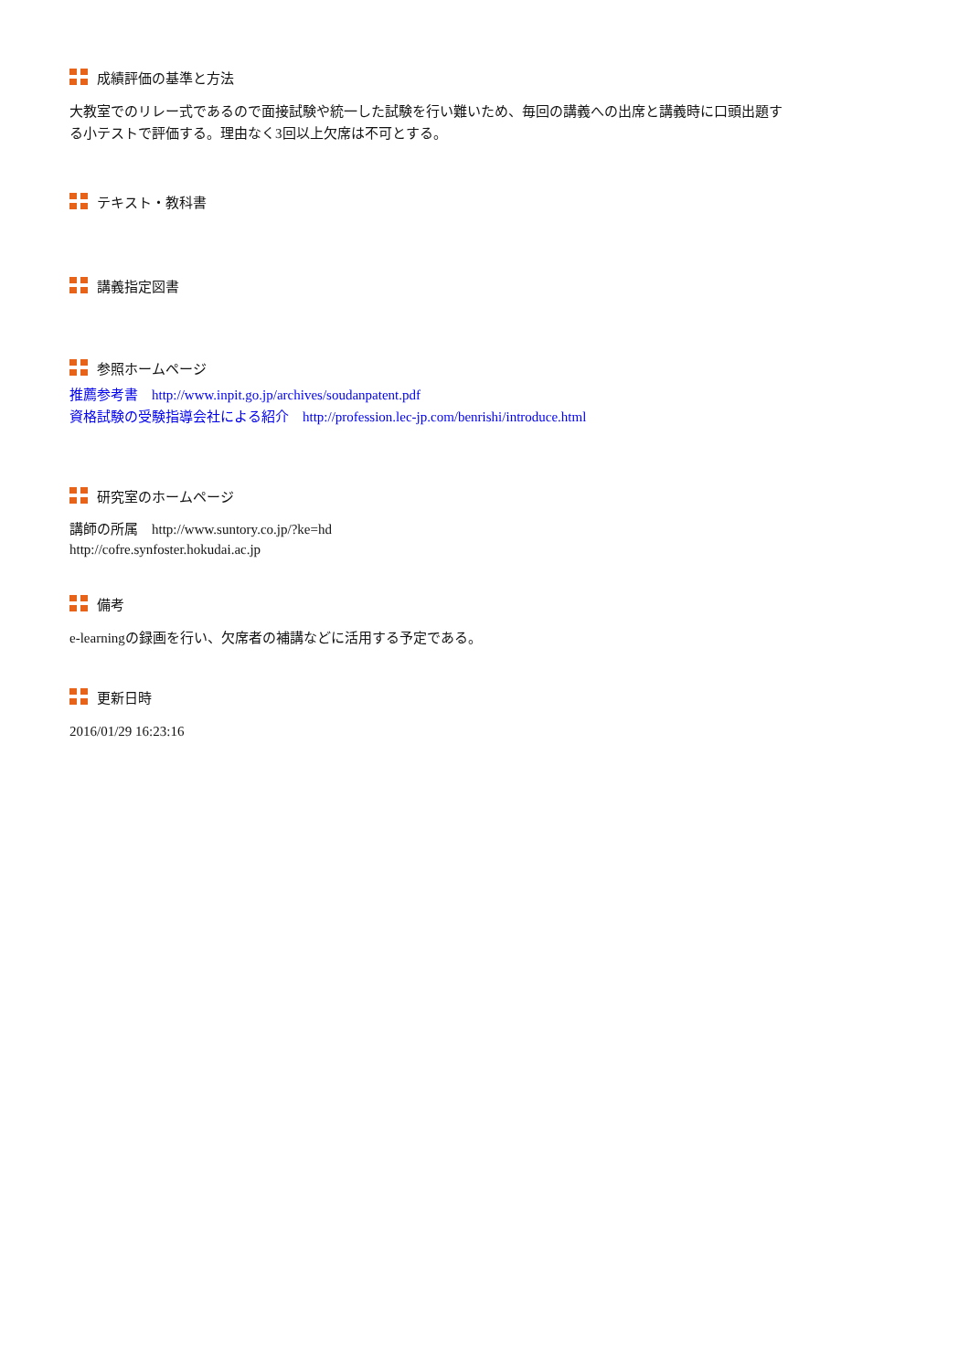成績評価の基準と方法
大教室でのリレー式であるので面接試験や統一した試験を行い難いため、毎回の講義への出席と講義時に口頭出題する小テストで評価する。理由なく3回以上欠席は不可とする。
テキスト・教科書
講義指定図書
参照ホームページ
推薦参考書　http://www.inpit.go.jp/archives/soudanpatent.pdf
資格試験の受験指導会社による紹介　http://profession.lec-jp.com/benrishi/introduce.html
研究室のホームページ
講師の所属　http://www.suntory.co.jp/?ke=hd
http://cofre.synfoster.hokudai.ac.jp
備考
e-learningの録画を行い、欠席者の補講などに活用する予定である。
更新日時
2016/01/29 16:23:16